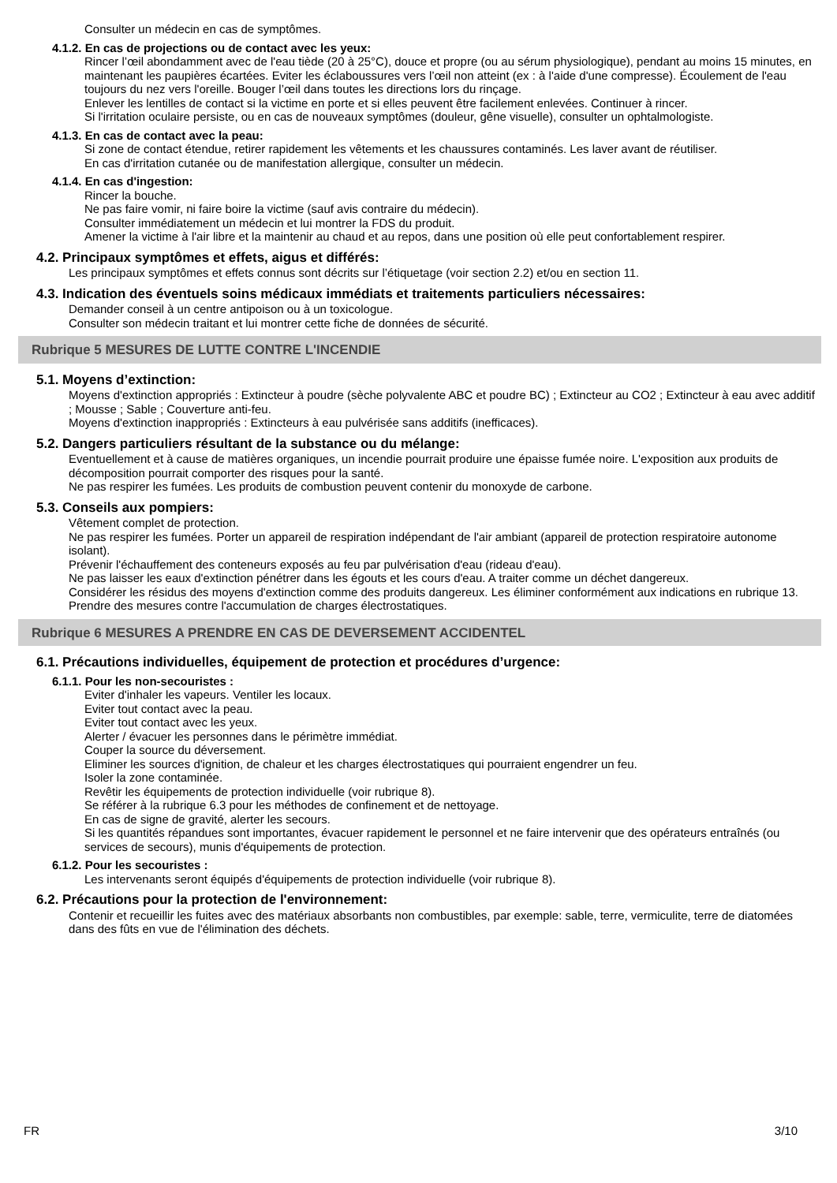Consulter un médecin en cas de symptômes.
4.1.2. En cas de projections ou de contact avec les yeux:
Rincer l’œil abondamment avec de l'eau tiède (20 à 25°C), douce et propre (ou au sérum physiologique), pendant au moins 15 minutes, en maintenant les paupières écartées. Eviter les éclaboussures vers l’œil non atteint (ex : à l'aide d'une compresse). Écoulement de l'eau toujours du nez vers l'oreille. Bouger l’œil dans toutes les directions lors du rinçage.
Enlever les lentilles de contact si la victime en porte et si elles peuvent être facilement enlevées. Continuer à rincer.
Si l'irritation oculaire persiste, ou en cas de nouveaux symptômes (douleur, gêne visuelle), consulter un ophtalmologiste.
4.1.3. En cas de contact avec la peau:
Si zone de contact étendue, retirer rapidement les vêtements et les chaussures contaminés. Les laver avant de réutiliser.
En cas d'irritation cutanée ou de manifestation allergique, consulter un médecin.
4.1.4. En cas d'ingestion:
Rincer la bouche.
Ne pas faire vomir, ni faire boire la victime (sauf avis contraire du médecin).
Consulter immédiatement un médecin et lui montrer la FDS du produit.
Amener la victime à l'air libre et la maintenir au chaud et au repos, dans une position où elle peut confortablement respirer.
4.2. Principaux symptômes et effets, aigus et différés:
Les principaux symptômes et effets connus sont décrits sur l’étiquetage (voir section 2.2) et/ou en section 11.
4.3. Indication des éventuels soins médicaux immédiats et traitements particuliers nécessaires:
Demander conseil à un centre antipoison ou à un toxicologue.
Consulter son médecin traitant et lui montrer cette fiche de données de sécurité.
Rubrique 5 MESURES DE LUTTE CONTRE L'INCENDIE
5.1. Moyens d’extinction:
Moyens d'extinction appropriés : Extincteur à poudre (sèche polyvalente ABC et poudre BC) ; Extincteur au CO2 ; Extincteur à eau avec additif ; Mousse ; Sable ; Couverture anti-feu.
Moyens d'extinction inappropriés : Extincteurs à eau pulvérisée sans additifs (inefficaces).
5.2. Dangers particuliers résultant de la substance ou du mélange:
Eventuellement et à cause de matières organiques, un incendie pourrait produire une épaisse fumée noire. L'exposition aux produits de décomposition pourrait comporter des risques pour la santé.
Ne pas respirer les fumées. Les produits de combustion peuvent contenir du monoxyde de carbone.
5.3. Conseils aux pompiers:
Vêtement complet de protection.
Ne pas respirer les fumées. Porter un appareil de respiration indépendant de l'air ambiant (appareil de protection respiratoire autonome isolant).
Prévenir l'échauffement des conteneurs exposés au feu par pulvérisation d'eau (rideau d'eau).
Ne pas laisser les eaux d'extinction pénétrer dans les égouts et les cours d'eau. A traiter comme un déchet dangereux.
Considérer les résidus des moyens d'extinction comme des produits dangereux. Les éliminer conformément aux indications en rubrique 13.
Prendre des mesures contre l'accumulation de charges électrostatiques.
Rubrique 6 MESURES A PRENDRE EN CAS DE DEVERSEMENT ACCIDENTEL
6.1. Précautions individuelles, équipement de protection et procédures d’urgence:
6.1.1. Pour les non-secouristes :
Eviter d'inhaler les vapeurs. Ventiler les locaux.
Eviter tout contact avec la peau.
Eviter tout contact avec les yeux.
Alerter / évacuer les personnes dans le périmètre immédiat.
Couper la source du déversement.
Eliminer les sources d'ignition, de chaleur et les charges électrostatiques qui pourraient engendrer un feu.
Isoler la zone contaminée.
Revêtir les équipements de protection individuelle (voir rubrique 8).
Se référer à la rubrique 6.3 pour les méthodes de confinement et de nettoyage.
En cas de signe de gravité, alerter les secours.
Si les quantités répandues sont importantes, évacuer rapidement le personnel et ne faire intervenir que des opérateurs entraînés (ou services de secours), munis d'équipements de protection.
6.1.2. Pour les secouristes :
Les intervenants seront équipés d'équipements de protection individuelle (voir rubrique 8).
6.2. Précautions pour la protection de l'environnement:
Contenir et recueillir les fuites avec des matériaux absorbants non combustibles, par exemple: sable, terre, vermiculite, terre de diatomées dans des fûts en vue de l'élimination des déchets.
FR 3/10